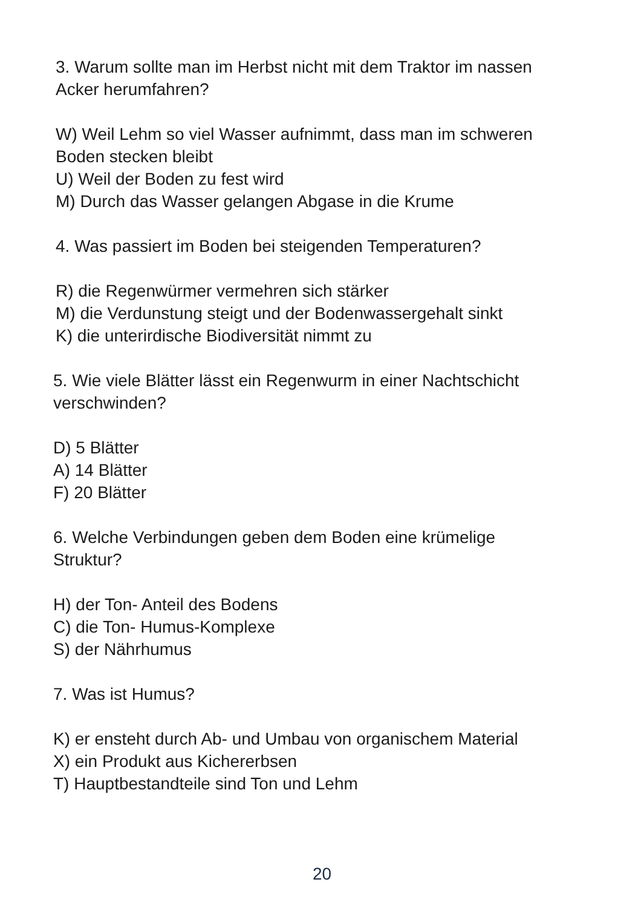3. Warum sollte man im Herbst nicht mit dem Traktor im nassen
Acker herumfahren?
W) Weil Lehm so viel Wasser aufnimmt, dass man im schweren
Boden stecken bleibt
U) Weil der Boden zu fest wird
M) Durch das Wasser gelangen Abgase in die Krume
4. Was passiert im Boden bei steigenden Temperaturen?
R) die Regenwürmer vermehren sich stärker
M) die Verdunstung steigt und der Bodenwassergehalt sinkt
K) die unterirdische Biodiversität nimmt zu
5. Wie viele Blätter lässt ein Regenwurm in einer Nachtschicht
verschwinden?
D) 5 Blätter
A) 14 Blätter
F) 20 Blätter
6. Welche Verbindungen geben dem Boden eine krümelige
Struktur?
H) der Ton- Anteil des Bodens
C) die Ton- Humus-Komplexe
S) der Nährhumus
7. Was ist Humus?
K) er ensteht durch Ab- und Umbau von organischem Material
X) ein Produkt aus Kichererbsen
T) Hauptbestandteile sind Ton und Lehm
20